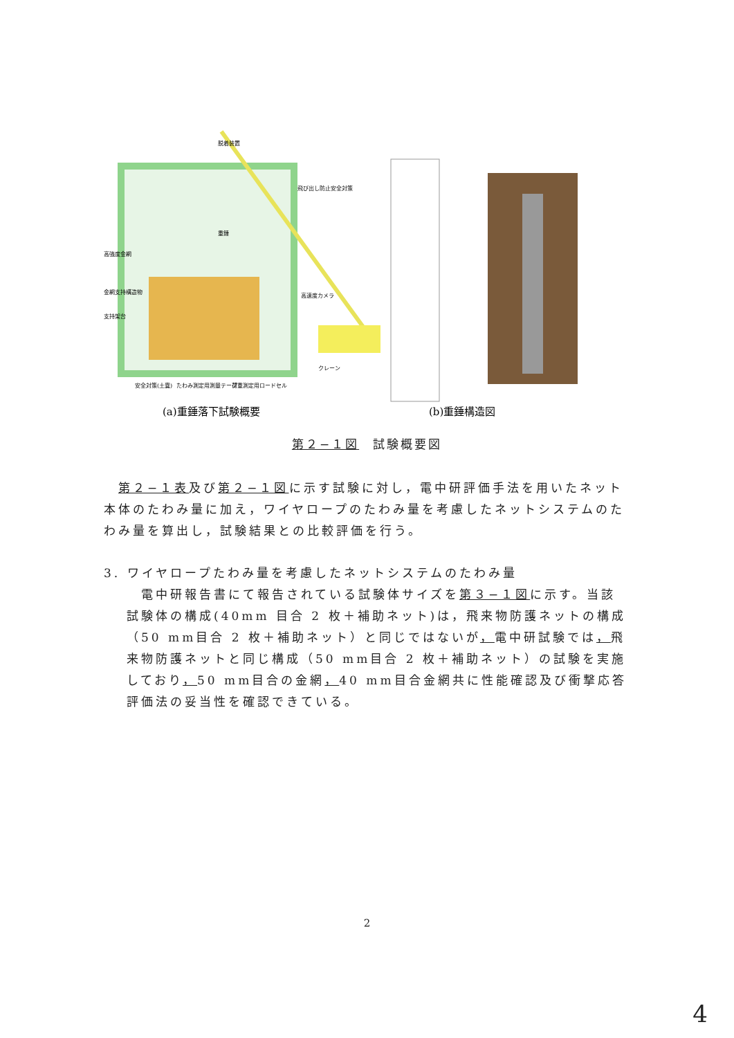(a)重錘落下試験概要
(b)重錘構造図
重錘
高強度金網
金網支持構造物
支持架台
高速度カメラ
クレーン
飛び出し防止安全対策
安全対策(土嚢)
たわみ測定用測量テープ
荷重測定用ロードセル
脱着装置
第２−１図　試験概要図
　第２−１表及び第２−１図に示す試験に対し，電中研評価手法を用いたネット本体のたわみ量に加え，ワイヤロープのたわみ量を考慮したネットシステムのたわみ量を算出し，試験結果との比較評価を行う。
3. ワイヤロープたわみ量を考慮したネットシステムのたわみ量
　電中研報告書にて報告されている試験体サイズを第３−１図に示す。当該試験体の構成(40mm 目合 2 枚＋補助ネット)は，飛来物防護ネットの構成（50 mm目合 2 枚＋補助ネット）と同じではないが，電中研試験では，飛来物防護ネットと同じ構成（50 mm目合 2 枚＋補助ネット）の試験を実施しており，50 mm目合の金網，40 mm目合金網共に性能確認及び衝撃応答評価法の妥当性を確認できている。
2
4